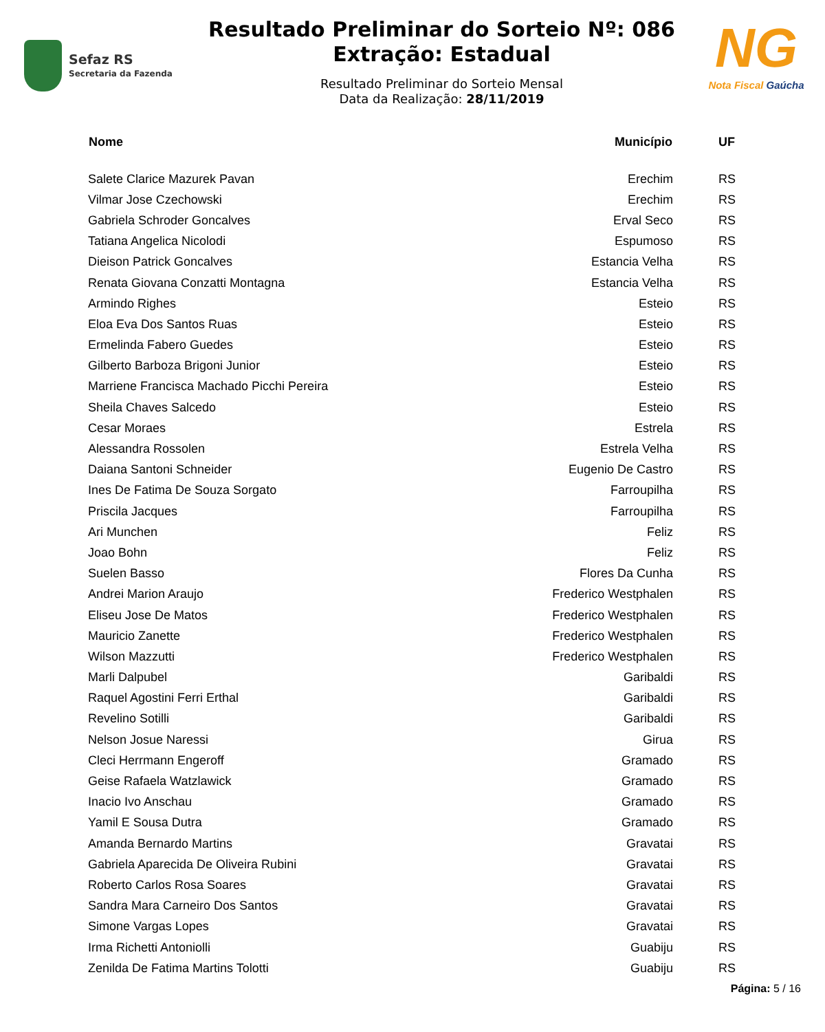Sefaz RS
Secretaria da Fazenda
Resultado Preliminar do Sorteio Nº: 086
Extração: Estadual
Resultado Preliminar do Sorteio Mensal
Data da Realização: 28/11/2019
NG
Nota Fiscal Gaúcha
| Nome | Município | UF |
| --- | --- | --- |
| Salete Clarice Mazurek Pavan | Erechim | RS |
| Vilmar Jose Czechowski | Erechim | RS |
| Gabriela Schroder Goncalves | Erval Seco | RS |
| Tatiana Angelica Nicolodi | Espumoso | RS |
| Dieison Patrick Goncalves | Estancia Velha | RS |
| Renata Giovana Conzatti Montagna | Estancia Velha | RS |
| Armindo Righes | Esteio | RS |
| Eloa Eva Dos Santos Ruas | Esteio | RS |
| Ermelinda Fabero Guedes | Esteio | RS |
| Gilberto Barboza Brigoni Junior | Esteio | RS |
| Marriene Francisca Machado Picchi Pereira | Esteio | RS |
| Sheila Chaves Salcedo | Esteio | RS |
| Cesar Moraes | Estrela | RS |
| Alessandra Rossolen | Estrela Velha | RS |
| Daiana Santoni Schneider | Eugenio De Castro | RS |
| Ines De Fatima De Souza Sorgato | Farroupilha | RS |
| Priscila Jacques | Farroupilha | RS |
| Ari Munchen | Feliz | RS |
| Joao Bohn | Feliz | RS |
| Suelen Basso | Flores Da Cunha | RS |
| Andrei Marion Araujo | Frederico Westphalen | RS |
| Eliseu Jose De Matos | Frederico Westphalen | RS |
| Mauricio Zanette | Frederico Westphalen | RS |
| Wilson Mazzutti | Frederico Westphalen | RS |
| Marli Dalpubel | Garibaldi | RS |
| Raquel Agostini Ferri Erthal | Garibaldi | RS |
| Revelino Sotilli | Garibaldi | RS |
| Nelson Josue Naressi | Girua | RS |
| Cleci Herrmann Engeroff | Gramado | RS |
| Geise Rafaela Watzlawick | Gramado | RS |
| Inacio Ivo Anschau | Gramado | RS |
| Yamil E Sousa Dutra | Gramado | RS |
| Amanda Bernardo Martins | Gravatai | RS |
| Gabriela Aparecida De Oliveira Rubini | Gravatai | RS |
| Roberto Carlos Rosa Soares | Gravatai | RS |
| Sandra Mara Carneiro Dos Santos | Gravatai | RS |
| Simone Vargas Lopes | Gravatai | RS |
| Irma Richetti Antoniolli | Guabiju | RS |
| Zenilda De Fatima Martins Tolotti | Guabiju | RS |
Página: 5 / 16